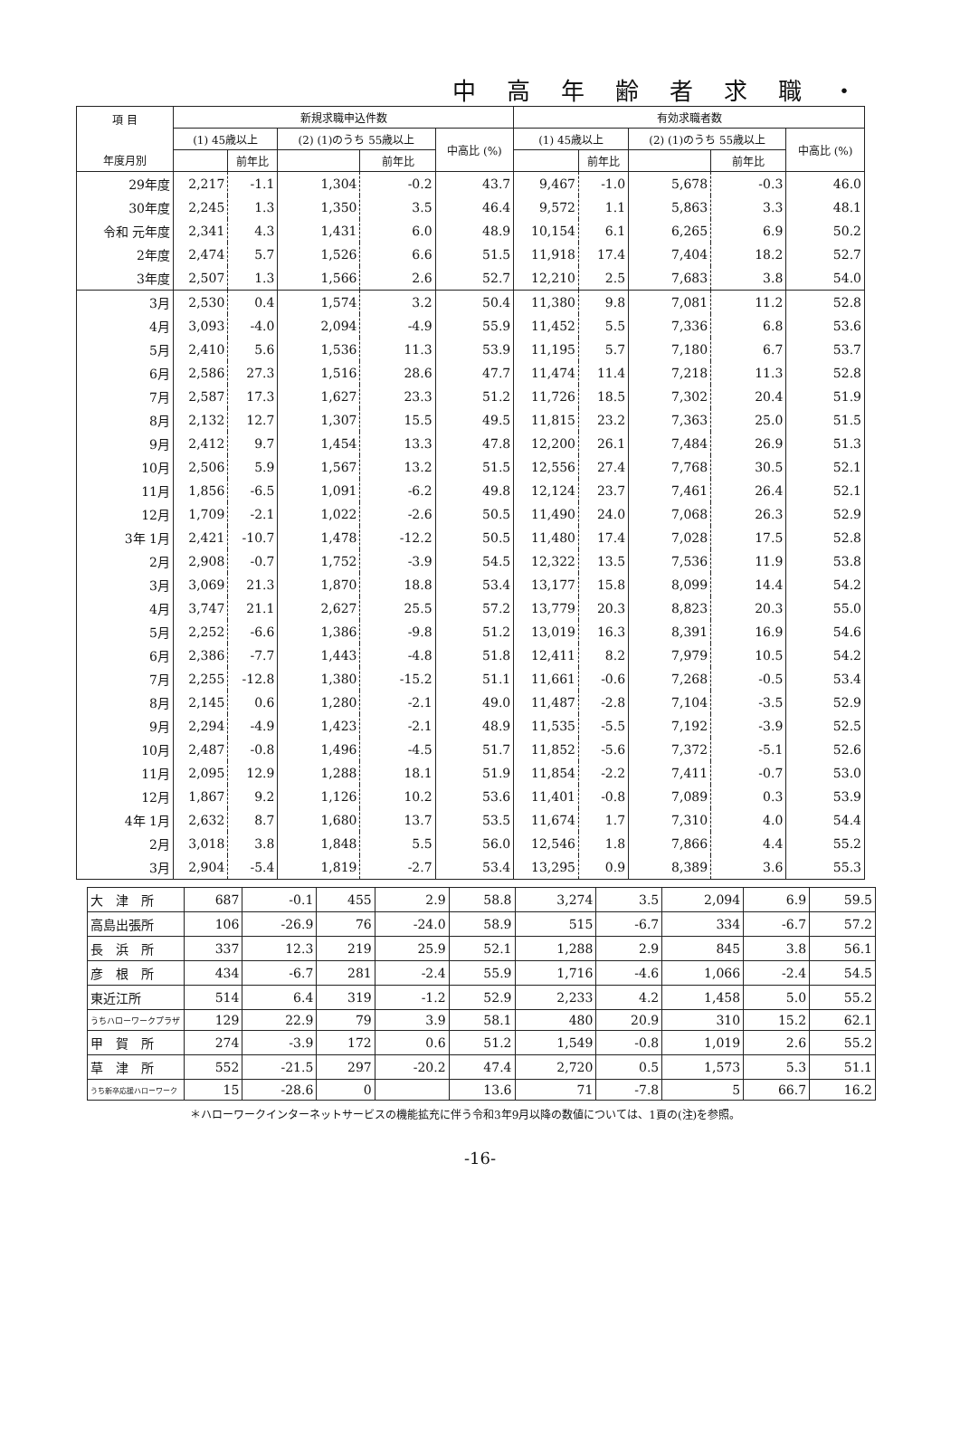中高年齢者求職・
| 項 目 年度月別 | 新規求職申込件数 | | | | | 有効求職者数 | | | | |
| --- | --- | --- | --- | --- | --- | --- | --- | --- | --- | --- |
| | (1) 45歳以上 | | (2) (1)のうち 55歳以上 | | 中高比 (%) | (1) 45歳以上 | | (2) (1)のうち 55歳以上 | | 中高比 (%) |
| | | 前年比 | | 前年比 | | | 前年比 | | 前年比 | |
| 29年度 | 2,217 | -1.1 | 1,304 | -0.2 | 43.7 | 9,467 | -1.0 | 5,678 | -0.3 | 46.0 |
| 30年度 | 2,245 | 1.3 | 1,350 | 3.5 | 46.4 | 9,572 | 1.1 | 5,863 | 3.3 | 48.1 |
| 令和 元年度 | 2,341 | 4.3 | 1,431 | 6.0 | 48.9 | 10,154 | 6.1 | 6,265 | 6.9 | 50.2 |
| 2年度 | 2,474 | 5.7 | 1,526 | 6.6 | 51.5 | 11,918 | 17.4 | 7,404 | 18.2 | 52.7 |
| 3年度 | 2,507 | 1.3 | 1,566 | 2.6 | 52.7 | 12,210 | 2.5 | 7,683 | 3.8 | 54.0 |
| 3月 | 2,530 | 0.4 | 1,574 | 3.2 | 50.4 | 11,380 | 9.8 | 7,081 | 11.2 | 52.8 |
| 4月 | 3,093 | -4.0 | 2,094 | -4.9 | 55.9 | 11,452 | 5.5 | 7,336 | 6.8 | 53.6 |
| 5月 | 2,410 | 5.6 | 1,536 | 11.3 | 53.9 | 11,195 | 5.7 | 7,180 | 6.7 | 53.7 |
| 6月 | 2,586 | 27.3 | 1,516 | 28.6 | 47.7 | 11,474 | 11.4 | 7,218 | 11.3 | 52.8 |
| 7月 | 2,587 | 17.3 | 1,627 | 23.3 | 51.2 | 11,726 | 18.5 | 7,302 | 20.4 | 51.9 |
| 8月 | 2,132 | 12.7 | 1,307 | 15.5 | 49.5 | 11,815 | 23.2 | 7,363 | 25.0 | 51.5 |
| 9月 | 2,412 | 9.7 | 1,454 | 13.3 | 47.8 | 12,200 | 26.1 | 7,484 | 26.9 | 51.3 |
| 10月 | 2,506 | 5.9 | 1,567 | 13.2 | 51.5 | 12,556 | 27.4 | 7,768 | 30.5 | 52.1 |
| 11月 | 1,856 | -6.5 | 1,091 | -6.2 | 49.8 | 12,124 | 23.7 | 7,461 | 26.4 | 52.1 |
| 12月 | 1,709 | -2.1 | 1,022 | -2.6 | 50.5 | 11,490 | 24.0 | 7,068 | 26.3 | 52.9 |
| 3年 1月 | 2,421 | -10.7 | 1,478 | -12.2 | 50.5 | 11,480 | 17.4 | 7,028 | 17.5 | 52.8 |
| 2月 | 2,908 | -0.7 | 1,752 | -3.9 | 54.5 | 12,322 | 13.5 | 7,536 | 11.9 | 53.8 |
| 3月 | 3,069 | 21.3 | 1,870 | 18.8 | 53.4 | 13,177 | 15.8 | 8,099 | 14.4 | 54.2 |
| 4月 | 3,747 | 21.1 | 2,627 | 25.5 | 57.2 | 13,779 | 20.3 | 8,823 | 20.3 | 55.0 |
| 5月 | 2,252 | -6.6 | 1,386 | -9.8 | 51.2 | 13,019 | 16.3 | 8,391 | 16.9 | 54.6 |
| 6月 | 2,386 | -7.7 | 1,443 | -4.8 | 51.8 | 12,411 | 8.2 | 7,979 | 10.5 | 54.2 |
| 7月 | 2,255 | -12.8 | 1,380 | -15.2 | 51.1 | 11,661 | -0.6 | 7,268 | -0.5 | 53.4 |
| 8月 | 2,145 | 0.6 | 1,280 | -2.1 | 49.0 | 11,487 | -2.8 | 7,104 | -3.5 | 52.9 |
| 9月 | 2,294 | -4.9 | 1,423 | -2.1 | 48.9 | 11,535 | -5.5 | 7,192 | -3.9 | 52.5 |
| 10月 | 2,487 | -0.8 | 1,496 | -4.5 | 51.7 | 11,852 | -5.6 | 7,372 | -5.1 | 52.6 |
| 11月 | 2,095 | 12.9 | 1,288 | 18.1 | 51.9 | 11,854 | -2.2 | 7,411 | -0.7 | 53.0 |
| 12月 | 1,867 | 9.2 | 1,126 | 10.2 | 53.6 | 11,401 | -0.8 | 7,089 | 0.3 | 53.9 |
| 4年 1月 | 2,632 | 8.7 | 1,680 | 13.7 | 53.5 | 11,674 | 1.7 | 7,310 | 4.0 | 54.4 |
| 2月 | 3,018 | 3.8 | 1,848 | 5.5 | 56.0 | 12,546 | 1.8 | 7,866 | 4.4 | 55.2 |
| 3月 | 2,904 | -5.4 | 1,819 | -2.7 | 53.4 | 13,295 | 0.9 | 8,389 | 3.6 | 55.3 |
| 大 津 所 | 687 | -0.1 | 455 | 2.9 | 58.8 | 3,274 | 3.5 | 2,094 | 6.9 | 59.5 |
| 高島出張所 | 106 | -26.9 | 76 | -24.0 | 58.9 | 515 | -6.7 | 334 | -6.7 | 57.2 |
| 長 浜 所 | 337 | 12.3 | 219 | 25.9 | 52.1 | 1,288 | 2.9 | 845 | 3.8 | 56.1 |
| 彦 根 所 | 434 | -6.7 | 281 | -2.4 | 55.9 | 1,716 | -4.6 | 1,066 | -2.4 | 54.5 |
| 東近江所 | 514 | 6.4 | 319 | -1.2 | 52.9 | 2,233 | 4.2 | 1,458 | 5.0 | 55.2 |
| うちハローワークプラザ | 129 | 22.9 | 79 | 3.9 | 58.1 | 480 | 20.9 | 310 | 15.2 | 62.1 |
| 甲 賀 所 | 274 | -3.9 | 172 | 0.6 | 51.2 | 1,549 | -0.8 | 1,019 | 2.6 | 55.2 |
| 草 津 所 | 552 | -21.5 | 297 | -20.2 | 47.4 | 2,720 | 0.5 | 1,573 | 5.3 | 51.1 |
| うち新卒応援ハローワーク | 15 | -28.6 | 0 | | 13.6 | 71 | -7.8 | 5 | 66.7 | 16.2 |
＊ハローワークインターネットサービスの機能拡充に伴う令和3年9月以降の数値については、1頁の(注)を参照。
-16-